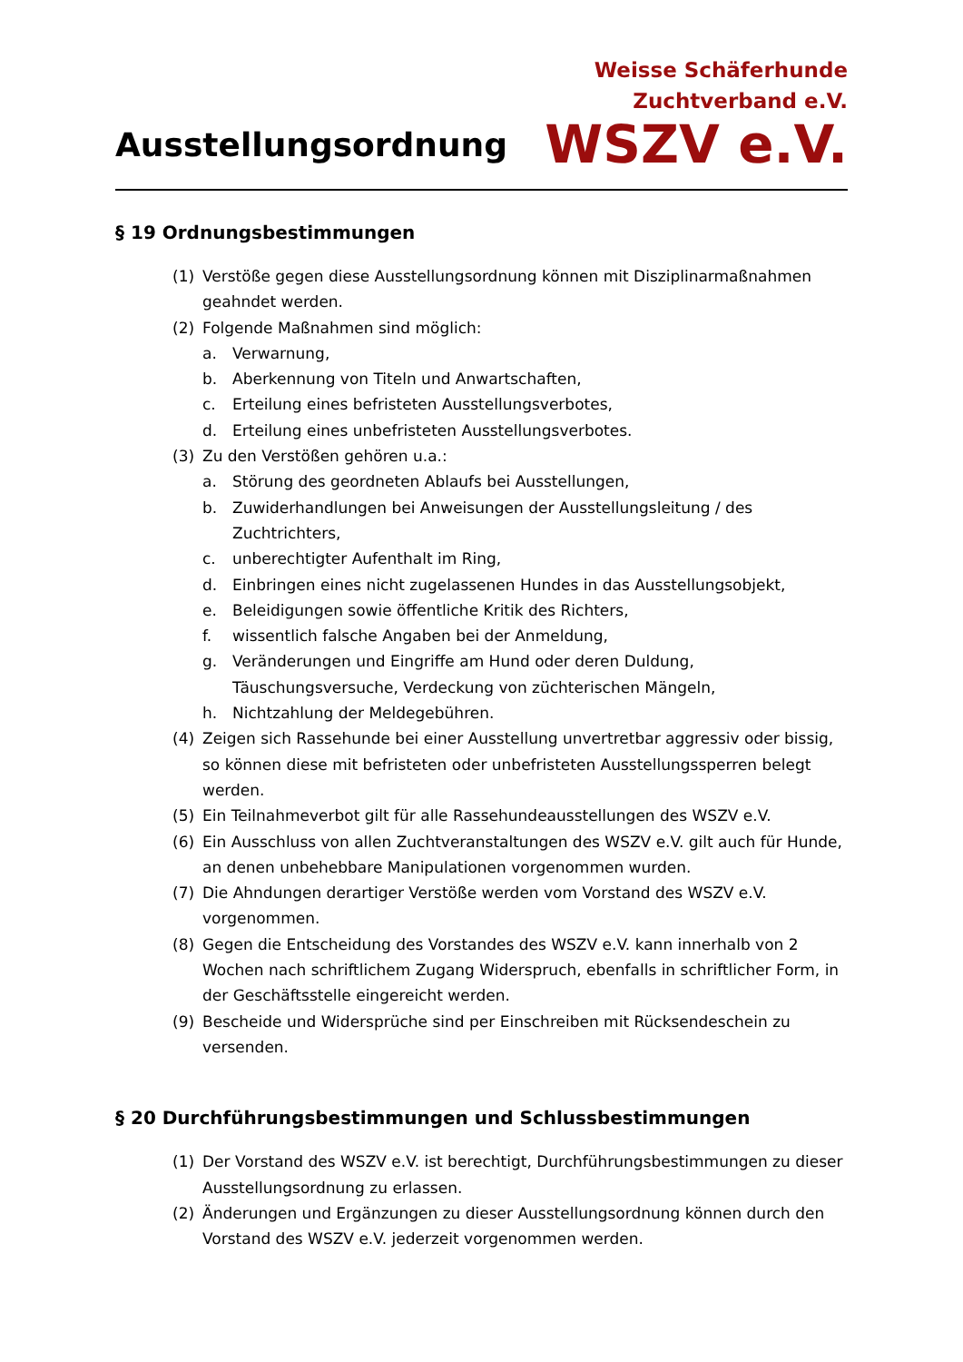Ausstellungsordnung
Weisse Schäferhunde
Zuchtverband e.V.
WSZV e.V.
§ 19 Ordnungsbestimmungen
(1) Verstöße gegen diese Ausstellungsordnung können mit Disziplinarmaßnahmen geahndet werden.
(2) Folgende Maßnahmen sind möglich:
a. Verwarnung,
b. Aberkennung von Titeln und Anwartschaften,
c. Erteilung eines befristeten Ausstellungsverbotes,
d. Erteilung eines unbefristeten Ausstellungsverbotes.
(3) Zu den Verstößen gehören u.a.:
a. Störung des geordneten Ablaufs bei Ausstellungen,
b. Zuwiderhandlungen bei Anweisungen der Ausstellungsleitung / des Zuchtrichters,
c. unberechtigter Aufenthalt im Ring,
d. Einbringen eines nicht zugelassenen Hundes in das Ausstellungsobjekt,
e. Beleidigungen sowie öffentliche Kritik des Richters,
f. wissentlich falsche Angaben bei der Anmeldung,
g. Veränderungen und Eingriffe am Hund oder deren Duldung, Täuschungsversuche, Verdeckung von züchterischen Mängeln,
h. Nichtzahlung der Meldegebühren.
(4) Zeigen sich Rassehunde bei einer Ausstellung unvertretbar aggressiv oder bissig, so können diese mit befristeten oder unbefristeten Ausstellungssperren belegt werden.
(5) Ein Teilnahmeverbot gilt für alle Rassehundeausstellungen des WSZV e.V.
(6) Ein Ausschluss von allen Zuchtveranstaltungen des WSZV e.V. gilt auch für Hunde, an denen unbehebbare Manipulationen vorgenommen wurden.
(7) Die Ahndungen derartiger Verstöße werden vom Vorstand des WSZV e.V. vorgenommen.
(8) Gegen die Entscheidung des Vorstandes des WSZV e.V. kann innerhalb von 2 Wochen nach schriftlichem Zugang Widerspruch, ebenfalls in schriftlicher Form, in der Geschäftsstelle eingereicht werden.
(9) Bescheide und Widersprüche sind per Einschreiben mit Rücksendeschein zu versenden.
§ 20 Durchführungsbestimmungen und Schlussbestimmungen
(1) Der Vorstand des WSZV e.V. ist berechtigt, Durchführungsbestimmungen zu dieser Ausstellungsordnung zu erlassen.
(2) Änderungen und Ergänzungen zu dieser Ausstellungsordnung können durch den Vorstand des WSZV e.V. jederzeit vorgenommen werden.